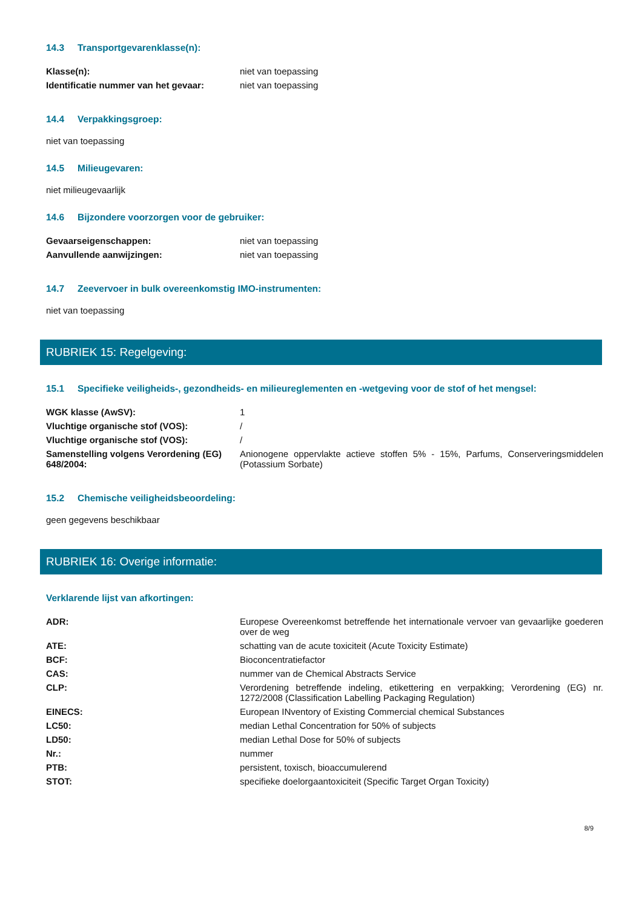14.3 Transportgevarenklasse(n):
| Klasse(n): | niet van toepassing |
| Identificatie nummer van het gevaar: | niet van toepassing |
14.4 Verpakkingsgroep:
niet van toepassing
14.5 Milieugevaren:
niet milieugevaarlijk
14.6 Bijzondere voorzorgen voor de gebruiker:
| Gevaarseigenschappen: | niet van toepassing |
| Aanvullende aanwijzingen: | niet van toepassing |
14.7 Zeevervoer in bulk overeenkomstig IMO-instrumenten:
niet van toepassing
RUBRIEK 15: Regelgeving:
15.1 Specifieke veiligheids-, gezondheids- en milieureglementen en -wetgeving voor de stof of het mengsel:
| WGK klasse (AwSV): | 1 |
| Vluchtige organische stof (VOS): | / |
| Vluchtige organische stof (VOS): | / |
| Samenstelling volgens Verordening (EG) 648/2004: | Anionogene oppervlakte actieve stoffen 5% - 15%, Parfums, Conserveringsmiddelen (Potassium Sorbate) |
15.2 Chemische veiligheidsbeoordeling:
geen gegevens beschikbaar
RUBRIEK 16: Overige informatie:
Verklarende lijst van afkortingen:
| ADR: | Europese Overeenkomst betreffende het internationale vervoer van gevaarlijke goederen over de weg |
| ATE: | schatting van de acute toxiciteit (Acute Toxicity Estimate) |
| BCF: | Bioconcentratiefactor |
| CAS: | nummer van de Chemical Abstracts Service |
| CLP: | Verordening betreffende indeling, etikettering en verpakking; Verordening (EG) nr. 1272/2008 (Classification Labelling Packaging Regulation) |
| EINECS: | European INventory of Existing Commercial chemical Substances |
| LC50: | median Lethal Concentration for 50% of subjects |
| LD50: | median Lethal Dose for 50% of subjects |
| Nr.: | nummer |
| PTB: | persistent, toxisch, bioaccumulerend |
| STOT: | specifieke doelorgaantoxiciteit (Specific Target Organ Toxicity) |
8/9